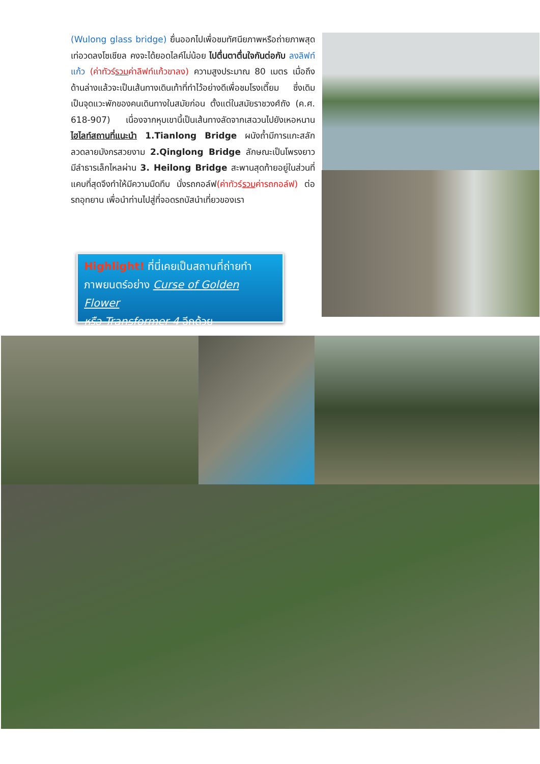(Wulong glass bridge) ยื่นออกไปเพื่อชมทัศนียภาพหรือถ่ายภาพสุดเท่อวดลงโซเชียล คงจะได้ยอดไลค์ไม่น้อย ไปตื่นตาตื่นใจกันต่อกับ ลงลิฟท์แก้ว (ค่าทัวร์รวมค่าลิฟท์แก้วขาลง) ความสูงประมาณ 80 เมตร เมื่อถึงด้านล่างแล้วจะเป็นเส้นทางเดินเท้าที่ทำไว้อย่างดีเพื่อชมโรงเตี๊ยม ซึ่งเดิมเป็นจุดแวะพักของคนเดินทางในสมัยก่อน ตั้งแต่ในสมัยราชวงศ์ถัง (ค.ศ. 618-907) เนื่องจากหุบเขานี้เป็นเส้นทางลัดจากเสฉวนไปยังเหอหนาน ไฮไลท์สถานที่แนะนำ 1.Tianlong Bridge ผนังถ้ำมีการแกะสลักลวดลายมังกรสวยงาม 2.Qinglong Bridge ลักษณะเป็นโพรงยาว มีลำธารเล็กไหลผ่าน 3. Heilong Bridge สะพานสุดท้ายอยู่ในส่วนที่แคบที่สุดจึงทำให้มีความมืดทึบ นั่งรถกอล์ฟ(ค่าทัวร์รวมค่ารถกอล์ฟ) ต่อรถอุทยาน เพื่อนำท่านไปสู่ที่จอดรถบัสนำเที่ยวของเรา
Highlight! ที่นี่เคยเป็นสถานที่ถ่ายทำ
ภาพยนตร์อย่าง Curse of Golden Flower
หรือ Transformer 4 อีกด้วย